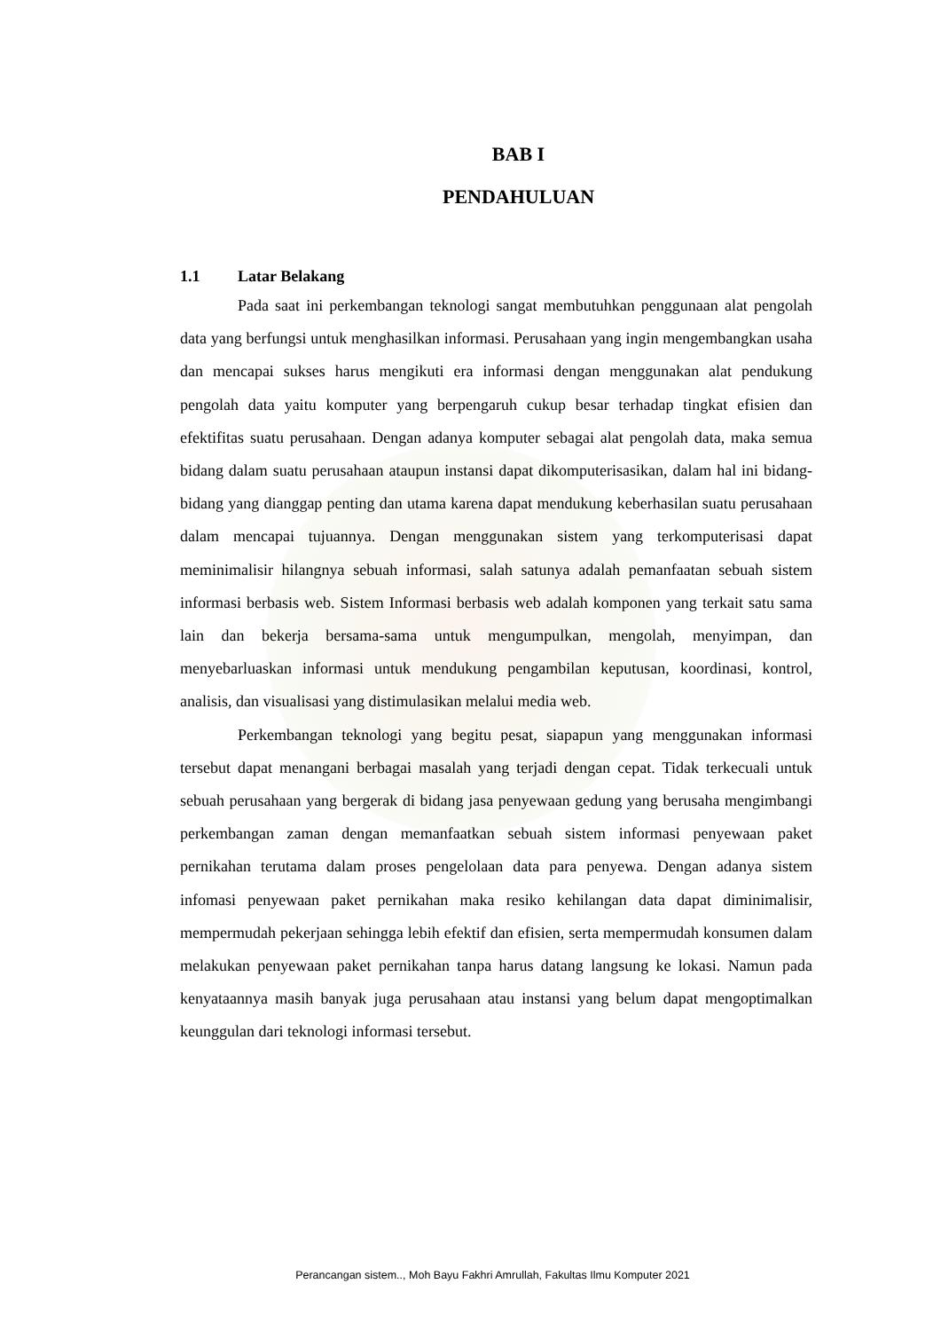BAB I
PENDAHULUAN
1.1 Latar Belakang
Pada saat ini perkembangan teknologi sangat membutuhkan penggunaan alat pengolah data yang berfungsi untuk menghasilkan informasi. Perusahaan yang ingin mengembangkan usaha dan mencapai sukses harus mengikuti era informasi dengan menggunakan alat pendukung pengolah data yaitu komputer yang berpengaruh cukup besar terhadap tingkat efisien dan efektifitas suatu perusahaan. Dengan adanya komputer sebagai alat pengolah data, maka semua bidang dalam suatu perusahaan ataupun instansi dapat dikomputerisasikan, dalam hal ini bidang-bidang yang dianggap penting dan utama karena dapat mendukung keberhasilan suatu perusahaan dalam mencapai tujuannya. Dengan menggunakan sistem yang terkomputerisasi dapat meminimalisir hilangnya sebuah informasi, salah satunya adalah pemanfaatan sebuah sistem informasi berbasis web. Sistem Informasi berbasis web adalah komponen yang terkait satu sama lain dan bekerja bersama-sama untuk mengumpulkan, mengolah, menyimpan, dan menyebarluaskan informasi untuk mendukung pengambilan keputusan, koordinasi, kontrol, analisis, dan visualisasi yang distimulasikan melalui media web.
Perkembangan teknologi yang begitu pesat, siapapun yang menggunakan informasi tersebut dapat menangani berbagai masalah yang terjadi dengan cepat. Tidak terkecuali untuk sebuah perusahaan yang bergerak di bidang jasa penyewaan gedung yang berusaha mengimbangi perkembangan zaman dengan memanfaatkan sebuah sistem informasi penyewaan paket pernikahan terutama dalam proses pengelolaan data para penyewa. Dengan adanya sistem infomasi penyewaan paket pernikahan maka resiko kehilangan data dapat diminimalisir, mempermudah pekerjaan sehingga lebih efektif dan efisien, serta mempermudah konsumen dalam melakukan penyewaan paket pernikahan tanpa harus datang langsung ke lokasi. Namun pada kenyataannya masih banyak juga perusahaan atau instansi yang belum dapat mengoptimalkan keunggulan dari teknologi informasi tersebut.
Perancangan sistem.., Moh Bayu Fakhri Amrullah, Fakultas Ilmu Komputer 2021